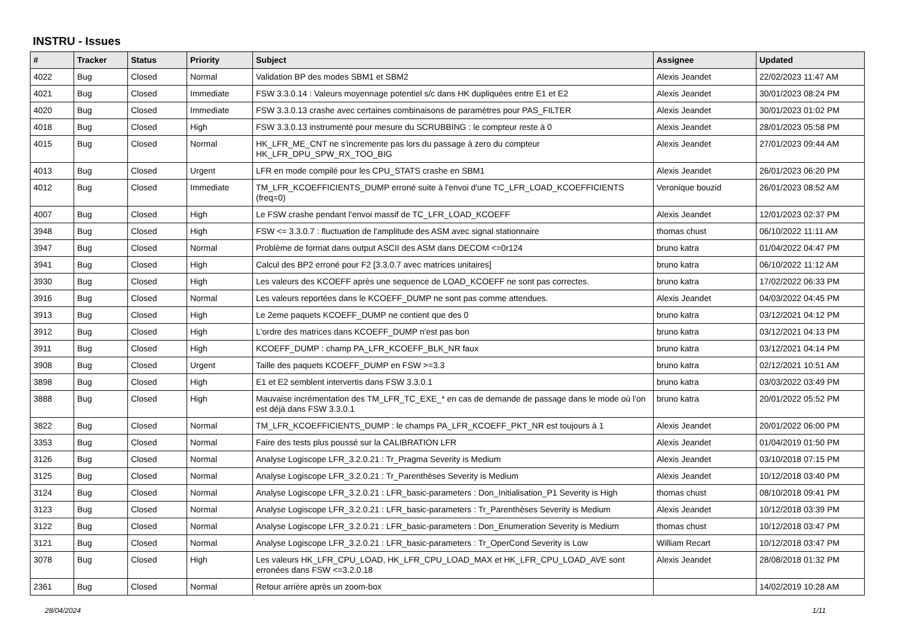INSTRU - Issues
| # | Tracker | Status | Priority | Subject | Assignee | Updated |
| --- | --- | --- | --- | --- | --- | --- |
| 4022 | Bug | Closed | Normal | Validation BP des modes SBM1 et SBM2 | Alexis Jeandet | 22/02/2023 11:47 AM |
| 4021 | Bug | Closed | Immediate | FSW 3.3.0.14 : Valeurs moyennage potentiel s/c dans HK dupliquées entre E1 et E2 | Alexis Jeandet | 30/01/2023 08:24 PM |
| 4020 | Bug | Closed | Immediate | FSW 3.3.0.13 crashe avec certaines combinaisons de paramètres pour PAS_FILTER | Alexis Jeandet | 30/01/2023 01:02 PM |
| 4018 | Bug | Closed | High | FSW 3.3.0.13 instrumenté pour mesure du SCRUBBING : le compteur reste à 0 | Alexis Jeandet | 28/01/2023 05:58 PM |
| 4015 | Bug | Closed | Normal | HK_LFR_ME_CNT ne s'incremente pas lors du passage à zero du compteur HK_LFR_DPU_SPW_RX_TOO_BIG | Alexis Jeandet | 27/01/2023 09:44 AM |
| 4013 | Bug | Closed | Urgent | LFR en mode compilé pour les CPU_STATS crashe en SBM1 | Alexis Jeandet | 26/01/2023 06:20 PM |
| 4012 | Bug | Closed | Immediate | TM_LFR_KCOEFFICIENTS_DUMP erroné suite à l'envoi d'une TC_LFR_LOAD_KCOEFFICIENTS (freq=0) | Veronique bouzid | 26/01/2023 08:52 AM |
| 4007 | Bug | Closed | High | Le FSW crashe pendant l'envoi massif de TC_LFR_LOAD_KCOEFF | Alexis Jeandet | 12/01/2023 02:37 PM |
| 3948 | Bug | Closed | High | FSW <= 3.3.0.7 : fluctuation de l'amplitude des ASM avec signal stationnaire | thomas chust | 06/10/2022 11:11 AM |
| 3947 | Bug | Closed | Normal | Problème de format dans output ASCII des ASM dans DECOM <=0r124 | bruno katra | 01/04/2022 04:47 PM |
| 3941 | Bug | Closed | High | Calcul des BP2 erroné pour F2 [3.3.0.7 avec matrices unitaires] | bruno katra | 06/10/2022 11:12 AM |
| 3930 | Bug | Closed | High | Les valeurs des KCOEFF après une sequence de LOAD_KCOEFF ne sont pas correctes. | bruno katra | 17/02/2022 06:33 PM |
| 3916 | Bug | Closed | Normal | Les valeurs reportées dans le KCOEFF_DUMP ne sont pas comme attendues. | Alexis Jeandet | 04/03/2022 04:45 PM |
| 3913 | Bug | Closed | High | Le 2eme paquets KCOEFF_DUMP ne contient que des 0 | bruno katra | 03/12/2021 04:12 PM |
| 3912 | Bug | Closed | High | L'ordre des matrices dans KCOEFF_DUMP n'est pas bon | bruno katra | 03/12/2021 04:13 PM |
| 3911 | Bug | Closed | High | KCOEFF_DUMP : champ PA_LFR_KCOEFF_BLK_NR faux | bruno katra | 03/12/2021 04:14 PM |
| 3908 | Bug | Closed | Urgent | Taille des paquets KCOEFF_DUMP en FSW >=3.3 | bruno katra | 02/12/2021 10:51 AM |
| 3898 | Bug | Closed | High | E1 et E2 semblent intervertis dans FSW 3.3.0.1 | bruno katra | 03/03/2022 03:49 PM |
| 3888 | Bug | Closed | High | Mauvaise incrémentation des TM_LFR_TC_EXE_* en cas de demande de passage dans le mode où l'on est déjà dans FSW 3.3.0.1 | bruno katra | 20/01/2022 05:52 PM |
| 3822 | Bug | Closed | Normal | TM_LFR_KCOEFFICIENTS_DUMP : le champs PA_LFR_KCOEFF_PKT_NR est toujours à 1 | Alexis Jeandet | 20/01/2022 06:00 PM |
| 3353 | Bug | Closed | Normal | Faire des tests plus poussé sur la CALIBRATION LFR | Alexis Jeandet | 01/04/2019 01:50 PM |
| 3126 | Bug | Closed | Normal | Analyse Logiscope LFR_3.2.0.21 : Tr_Pragma Severity is Medium | Alexis Jeandet | 03/10/2018 07:15 PM |
| 3125 | Bug | Closed | Normal | Analyse Logiscope LFR_3.2.0.21 : Tr_Parenthèses Severity is Medium | Alexis Jeandet | 10/12/2018 03:40 PM |
| 3124 | Bug | Closed | Normal | Analyse Logiscope LFR_3.2.0.21 : LFR_basic-parameters : Don_Initialisation_P1 Severity is High | thomas chust | 08/10/2018 09:41 PM |
| 3123 | Bug | Closed | Normal | Analyse Logiscope LFR_3.2.0.21 : LFR_basic-parameters : Tr_Parenthèses Severity is Medium | Alexis Jeandet | 10/12/2018 03:39 PM |
| 3122 | Bug | Closed | Normal | Analyse Logiscope LFR_3.2.0.21 : LFR_basic-parameters : Don_Enumeration Severity is Medium | thomas chust | 10/12/2018 03:47 PM |
| 3121 | Bug | Closed | Normal | Analyse Logiscope LFR_3.2.0.21 : LFR_basic-parameters : Tr_OperCond Severity is Low | William Recart | 10/12/2018 03:47 PM |
| 3078 | Bug | Closed | High | Les valeurs HK_LFR_CPU_LOAD, HK_LFR_CPU_LOAD_MAX et HK_LFR_CPU_LOAD_AVE sont erronées dans FSW <=3.2.0.18 | Alexis Jeandet | 28/08/2018 01:32 PM |
| 2361 | Bug | Closed | Normal | Retour arrière après un zoom-box | | 14/02/2019 10:28 AM |
28/04/2024 1/11